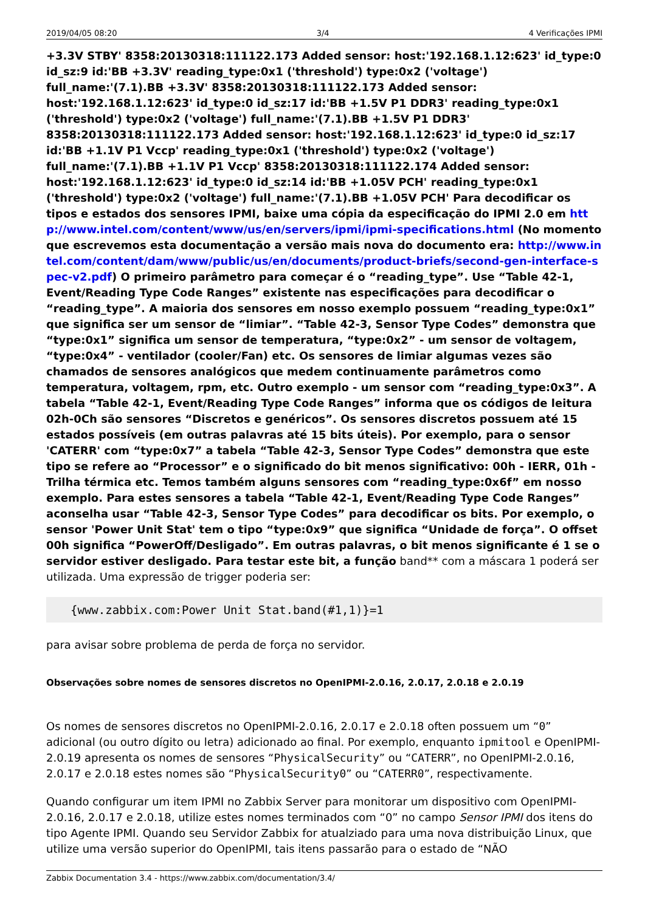2019/04/05 08:20 3/4 4 Verificações IPMI
+3.3V STBY' 8358:20130318:111122.173 Added sensor: host:'192.168.1.12:623' id_type:0 id_sz:9 id:'BB +3.3V' reading_type:0x1 ('threshold') type:0x2 ('voltage') full_name:'(7.1).BB +3.3V' 8358:20130318:111122.173 Added sensor: host:'192.168.1.12:623' id_type:0 id_sz:17 id:'BB +1.5V P1 DDR3' reading_type:0x1 ('threshold') type:0x2 ('voltage') full_name:'(7.1).BB +1.5V P1 DDR3' 8358:20130318:111122.173 Added sensor: host:'192.168.1.12:623' id_type:0 id_sz:17 id:'BB +1.1V P1 Vccp' reading_type:0x1 ('threshold') type:0x2 ('voltage') full_name:'(7.1).BB +1.1V P1 Vccp' 8358:20130318:111122.174 Added sensor: host:'192.168.1.12:623' id_type:0 id_sz:14 id:'BB +1.05V PCH' reading_type:0x1 ('threshold') type:0x2 ('voltage') full_name:'(7.1).BB +1.05V PCH' Para decodificar os tipos e estados dos sensores IPMI, baixe uma cópia da especificação do IPMI 2.0 em http://www.intel.com/content/www/us/en/servers/ipmi/ipmi-specifications.html (No momento que escrevemos esta documentação a versão mais nova do documento era: http://www.intel.com/content/dam/www/public/us/en/documents/product-briefs/second-gen-interface-spec-v2.pdf) O primeiro parâmetro para começar é o “reading_type”. Use “Table 42-1, Event/Reading Type Code Ranges” existente nas especificações para decodificar o “reading_type”. A maioria dos sensores em nosso exemplo possuem “reading_type:0x1” que significa ser um sensor de “limiar”. “Table 42-3, Sensor Type Codes” demonstra que “type:0x1” significa um sensor de temperatura, “type:0x2” - um sensor de voltagem, “type:0x4” - ventilador (cooler/Fan) etc. Os sensores de limiar algumas vezes são chamados de sensores analógicos que medem continuamente parâmetros como temperatura, voltagem, rpm, etc. Outro exemplo - um sensor com “reading_type:0x3”. A tabela “Table 42-1, Event/Reading Type Code Ranges” informa que os códigos de leitura 02h-0Ch são sensores “Discretos e genéricos”. Os sensores discretos possuem até 15 estados possíveis (em outras palavras até 15 bits úteis). Por exemplo, para o sensor 'CATERR' com “type:0x7” a tabela “Table 42-3, Sensor Type Codes” demonstra que este tipo se refere ao “Processor” e o significado do bit menos significativo: 00h - IERR, 01h - Trilha térmica etc. Temos também alguns sensores com “reading_type:0x6f” em nosso exemplo. Para estes sensores a tabela “Table 42-1, Event/Reading Type Code Ranges” aconselha usar “Table 42-3, Sensor Type Codes” para decodificar os bits. Por exemplo, o sensor 'Power Unit Stat' tem o tipo “type:0x9” que significa “Unidade de força”. O offset 00h significa “PowerOff/Desligado”. Em outras palavras, o bit menos significante é 1 se o servidor estiver desligado. Para testar este bit, a função band** com a máscara 1 poderá ser utilizada. Uma expressão de trigger poderia ser:
{www.zabbix.com:Power Unit Stat.band(#1,1)}=1
para avisar sobre problema de perda de força no servidor.
Observações sobre nomes de sensores discretos no OpenIPMI-2.0.16, 2.0.17, 2.0.18 e 2.0.19
Os nomes de sensores discretos no OpenIPMI-2.0.16, 2.0.17 e 2.0.18 often possuem um “0” adicional (ou outro dígito ou letra) adicionado ao final. Por exemplo, enquanto ipmitool e OpenIPMI-2.0.19 apresenta os nomes de sensores “PhysicalSecurity” ou “CATERR”, no OpenIPMI-2.0.16, 2.0.17 e 2.0.18 estes nomes são “PhysicalSecurity0” ou “CATERR0”, respectivamente.
Quando configurar um item IPMI no Zabbix Server para monitorar um dispositivo com OpenIPMI-2.0.16, 2.0.17 e 2.0.18, utilize estes nomes terminados com “0” no campo Sensor IPMI dos itens do tipo Agente IPMI. Quando seu Servidor Zabbix for atualziado para uma nova distribuição Linux, que utilize uma versão superior do OpenIPMI, tais itens passarão para o estado de “NÃO
Zabbix Documentation 3.4 - https://www.zabbix.com/documentation/3.4/